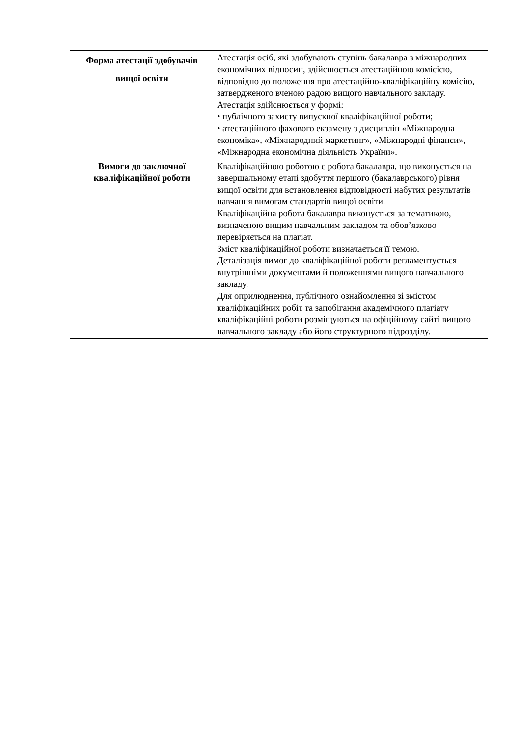| Форма атестації здобувачів вищої освіти | Атестація осіб, які здобувають ступінь бакалавра з міжнародних економічних відносин, здійснюється атестаційною комісією, відповідно до положення про атестаційно-кваліфікаційну комісію, затвердженого вченою радою вищого навчального закладу. Атестація здійснюється у формі: • публічного захисту випускної кваліфікаційної роботи; • атестаційного фахового екзамену з дисциплін «Міжнародна економіка», «Міжнародний маркетинг», «Міжнародні фінанси», «Міжнародна економічна діяльність України». |
| Вимоги до заключної кваліфікаційної роботи | Кваліфікаційною роботою є робота бакалавра, що виконується на завершальному етапі здобуття першого (бакалаврського) рівня вищої освіти для встановлення відповідності набутих результатів навчання вимогам стандартів вищої освіти. Кваліфікаційна робота бакалавра виконується за тематикою, визначеною вищим навчальним закладом та обов’язково перевіряється на плагіат. Зміст кваліфікаційної роботи визначається її темою. Деталізація вимог до кваліфікаційної роботи регламентується внутрішніми документами й положеннями вищого навчального закладу. Для оприлюднення, публічного ознайомлення зі змістом кваліфікаційних робіт та запобігання академічного плагіату кваліфікаційні роботи розміщуються на офіційному сайті вищого навчального закладу або його структурного підрозділу. |